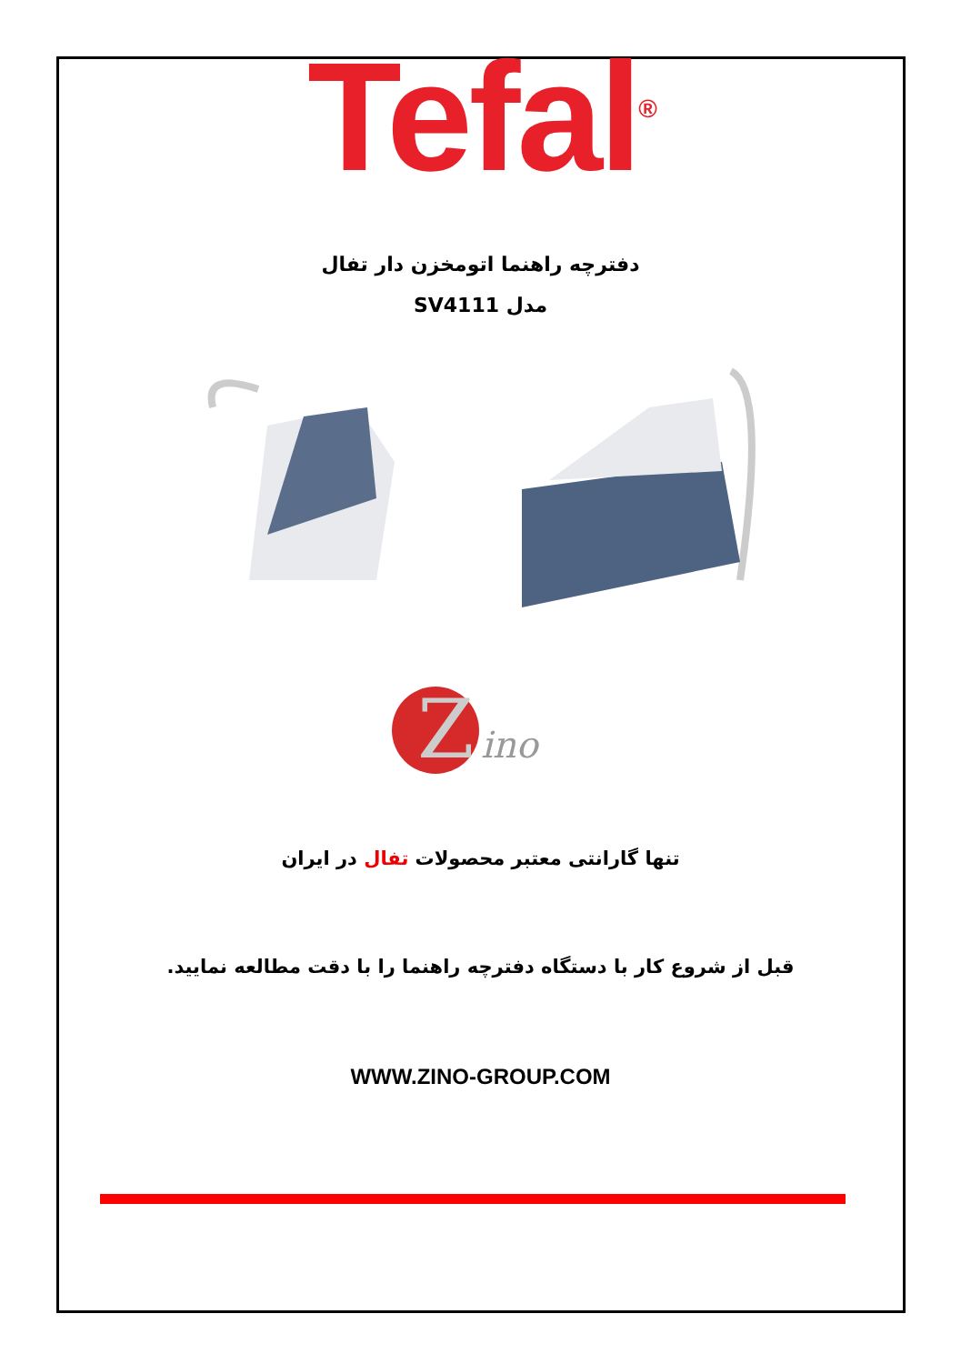Tefal<sup>®</sup>
دفترچه راهنما اتومخزن دار تفال
مدل SV4111
Z
ino
تنها گارانتی معتبر محصولات تفال در ایران
قبل از شروع کار با دستگاه دفترچه راهنما را با دقت مطالعه نمایید.
WWW.ZINO-GROUP.COM